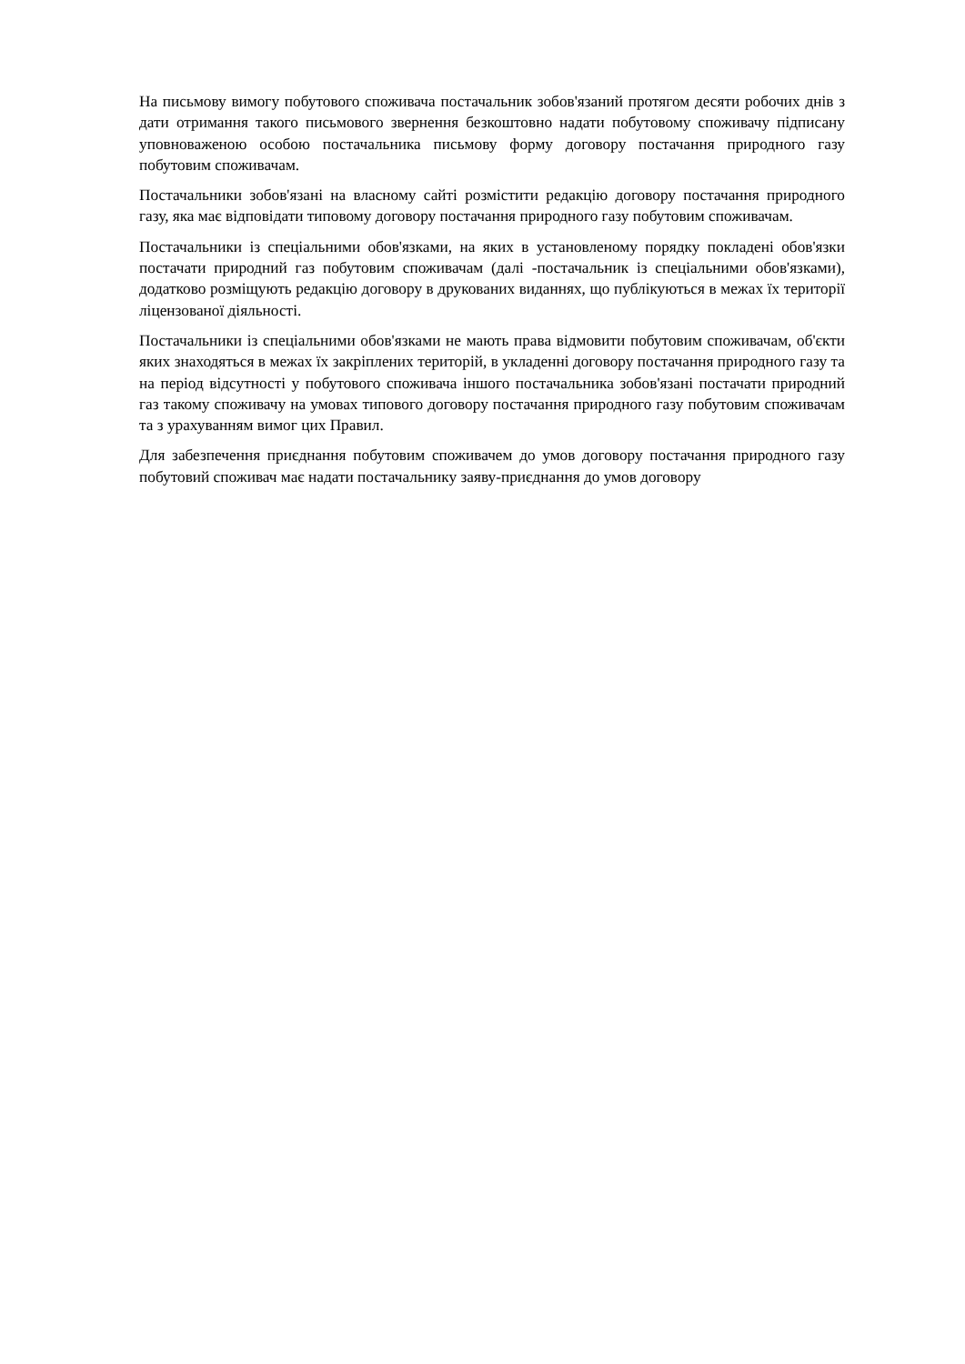На письмову вимогу побутового споживача постачальник зобов'язаний протягом десяти робочих днів з дати отримання такого письмового звернення безкоштовно надати побутовому споживачу підписану уповноваженою особою постачальника письмову форму договору постачання природного газу побутовим споживачам.
Постачальники зобов'язані на власному сайті розмістити редакцію договору постачання природного газу, яка має відповідати типовому договору постачання природного газу побутовим споживачам.
Постачальники із спеціальними обов'язками, на яких в установленому порядку покладені обов'язки постачати природний газ побутовим споживачам (далі -постачальник із спеціальними обов'язками), додатково розміщують редакцію договору в друкованих виданнях, що публікуються в межах їх території ліцензованої діяльності.
Постачальники із спеціальними обов'язками не мають права відмовити побутовим споживачам, об'єкти яких знаходяться в межах їх закріплених територій, в укладенні договору постачання природного газу та на період відсутності у побутового споживача іншого постачальника зобов'язані постачати природний газ такому споживачу на умовах типового договору постачання природного газу побутовим споживачам та з урахуванням вимог цих Правил.
Для забезпечення приєднання побутовим споживачем до умов договору постачання природного газу побутовий споживач має надати постачальнику заяву-приєднання до умов договору